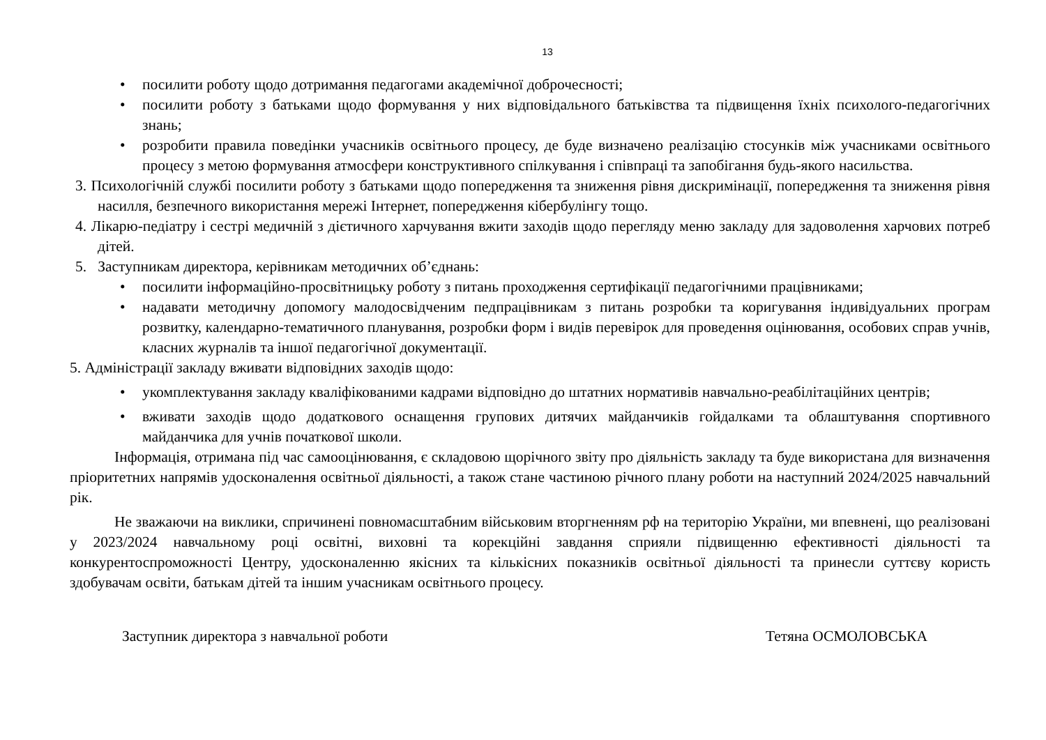13
• посилити роботу щодо дотримання педагогами академічної доброчесності;
• посилити роботу з батьками щодо формування у них відповідального батьківства та підвищення їхніх психолого-педагогічних знань;
• розробити правила поведінки учасників освітнього процесу, де буде визначено реалізацію стосунків між учасниками освітнього процесу з метою формування атмосфери конструктивного спілкування і співпраці та запобігання будь-якого насильства.
3. Психологічній службі посилити роботу з батьками щодо попередження та зниження рівня дискримінації, попередження та зниження рівня насилля, безпечного використання мережі Інтернет, попередження кібербулінгу тощо.
4. Лікарю-педіатру і сестрі медичній з дієтичного харчування вжити заходів щодо перегляду меню закладу для задоволення харчових потреб дітей.
5. Заступникам директора, керівникам методичних об’єднань:
• посилити інформаційно-просвітницьку роботу з питань проходження сертифікації педагогічними працівниками;
• надавати методичну допомогу малодосвідченим педпрацівникам з питань розробки та коригування індивідуальних програм розвитку, календарно-тематичного планування, розробки форм і видів перевірок для проведення оцінювання, особових справ учнів, класних журналів та іншої педагогічної документації.
5. Адміністрації закладу вживати відповідних заходів щодо:
• укомплектування закладу кваліфікованими кадрами відповідно до штатних нормативів навчально-реабілітаційних центрів;
• вживати заходів щодо додаткового оснащення групових дитячих майданчиків гойдалками та облаштування спортивного майданчика для учнів початкової школи.
Інформація, отримана під час самооцінювання, є складовою щорічного звіту про діяльність закладу та буде використана для визначення пріоритетних напрямів удосконалення освітньої діяльності, а також стане частиною річного плану роботи на наступний 2024/2025 навчальний рік.
Не зважаючи на виклики, спричинені повномасштабним військовим вторгненням рф на територію України, ми впевнені, що реалізовані у 2023/2024 навчальному році освітні, виховні та корекційні завдання сприяли підвищенню ефективності діяльності та конкурентоспроможності Центру, удосконаленню якісних та кількісних показників освітньої діяльності та принесли суттєву користь здобувачам освіти, батькам дітей та іншим учасникам освітнього процесу.
Заступник директора з навчальної роботи Тетяна ОСМОЛОВСЬКА